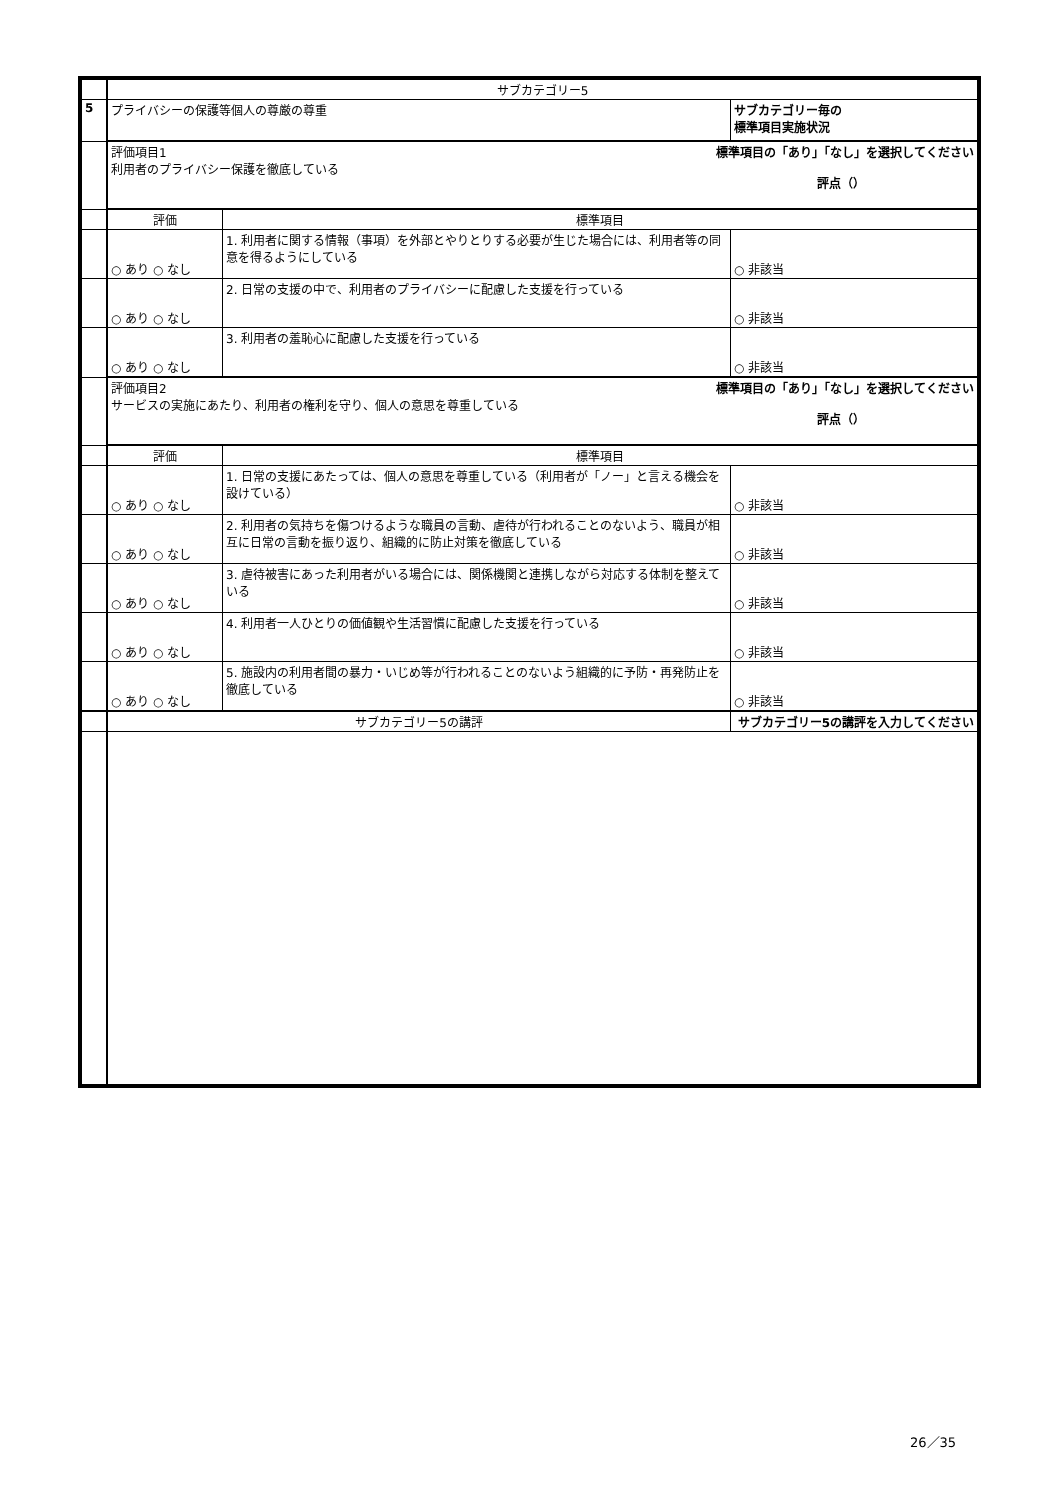| | サブカテゴリー5 | | |
| 5 | プライバシーの保護等個人の尊厳の尊重 | | サブカテゴリー毎の 標準項目実施状況 |
| | 標準項目の「あり」「なし」を選択してください 評点（） 評価項目1 利用者のプライバシー保護を徹底している | | |
| | 評価 | 標準項目 | |
| | ○ あり ○ なし | 1. 利用者に関する情報（事項）を外部とやりとりする必要が生じた場合には、利用者等の同意を得るようにしている | ○ 非該当 |
| | ○ あり ○ なし | 2. 日常の支援の中で、利用者のプライバシーに配慮した支援を行っている | ○ 非該当 |
| | ○ あり ○ なし | 3. 利用者の羞恥心に配慮した支援を行っている | ○ 非該当 |
| | 標準項目の「あり」「なし」を選択してください 評点（） 評価項目2 サービスの実施にあたり、利用者の権利を守り、個人の意思を尊重している | | |
| | 評価 | 標準項目 | |
| | ○ あり ○ なし | 1. 日常の支援にあたっては、個人の意思を尊重している（利用者が「ノー」と言える機会を設けている） | ○ 非該当 |
| | ○ あり ○ なし | 2. 利用者の気持ちを傷つけるような職員の言動、虐待が行われることのないよう、職員が相互に日常の言動を振り返り、組織的に防止対策を徹底している | ○ 非該当 |
| | ○ あり ○ なし | 3. 虐待被害にあった利用者がいる場合には、関係機関と連携しながら対応する体制を整えている | ○ 非該当 |
| | ○ あり ○ なし | 4. 利用者一人ひとりの価値観や生活習慣に配慮した支援を行っている | ○ 非該当 |
| | ○ あり ○ なし | 5. 施設内の利用者間の暴力・いじめ等が行われることのないよう組織的に予防・再発防止を徹底している | ○ 非該当 |
| | サブカテゴリー5の講評 | | サブカテゴリー5の講評を入力してください |
26／35